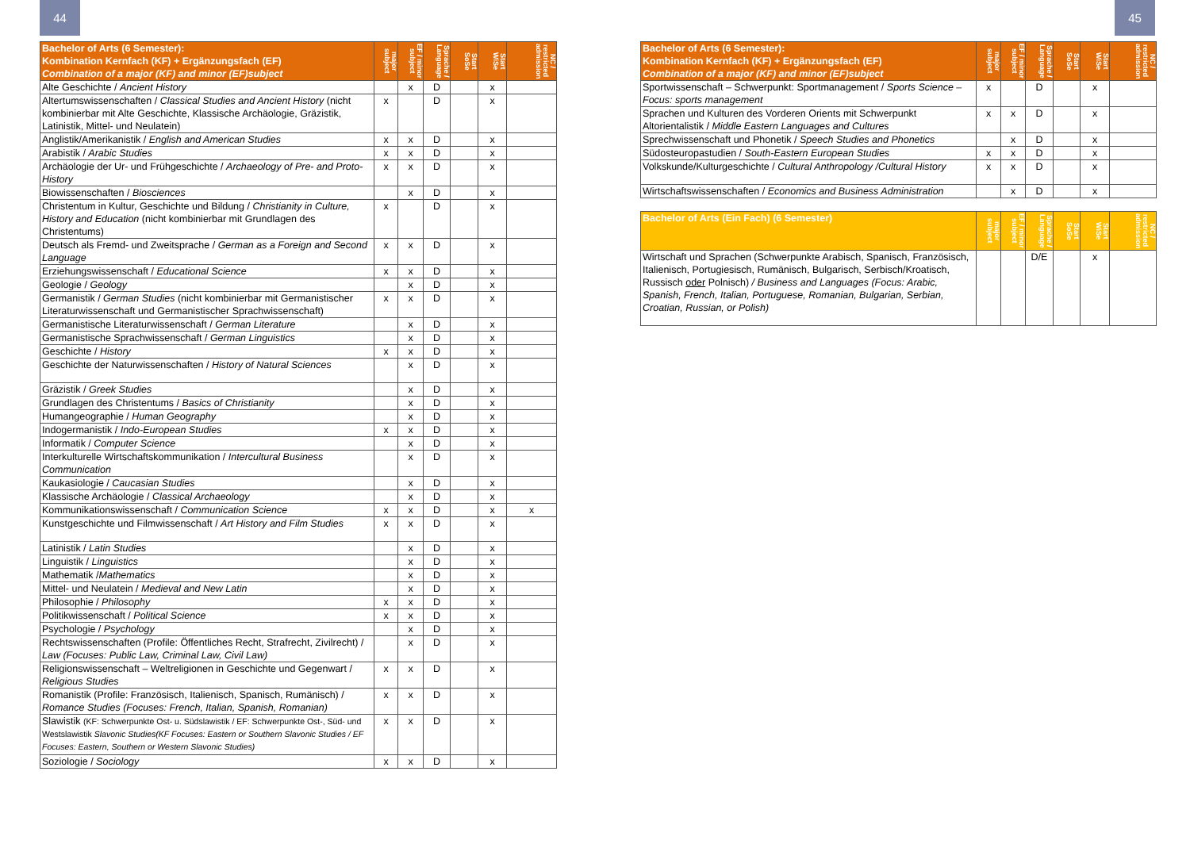44 45
| Bachelor of Arts (6 Semester): Kombination Kernfach (KF) + Ergänzungsfach (EF) Combination of a major (KF) and minor (EF)subject | major subject | EF / minor subject | Sprache / Language | Start SoSe | Start WiSe | NC / restricted admission |
| --- | --- | --- | --- | --- | --- | --- |
| Alte Geschichte / Ancient History | | x | D | | x | |
| Altertumswissenschaften / Classical Studies and Ancient History (nicht kombinierbar mit Alte Geschichte, Klassische Archäologie, Gräzistik, Latinistik, Mittel- und Neulatein) | x | | D | | x | |
| Anglistik/Amerikanistik / English and American Studies | x | x | D | | x | |
| Arabistik / Arabic Studies | x | x | D | | x | |
| Archäologie der Ur- und Frühgeschichte / Archaeology of Pre- and Proto-History | x | x | D | | x | |
| Biowissenschaften / Biosciences | | x | D | | x | |
| Christentum in Kultur, Geschichte und Bildung / Christianity in Culture, History and Education (nicht kombinierbar mit Grundlagen des Christentums) | x | | D | | x | |
| Deutsch als Fremd- und Zweitsprache / German as a Foreign and Second Language | x | x | D | | x | |
| Erziehungswissenschaft / Educational Science | x | x | D | | x | |
| Geologie / Geology | | x | D | | x | |
| Germanistik / German Studies (nicht kombinierbar mit Germanistischer Literaturwissenschaft und Germanistischer Sprachwissenschaft) | x | x | D | | x | |
| Germanistische Literaturwissenschaft / German Literature | | x | D | | x | |
| Germanistische Sprachwissenschaft / German Linguistics | | x | D | | x | |
| Geschichte / History | x | x | D | | x | |
| Geschichte der Naturwissenschaften / History of Natural Sciences | | x | D | | x | |
| Gräzistik / Greek Studies | | x | D | | x | |
| Grundlagen des Christentums / Basics of Christianity | | x | D | | x | |
| Humangeographie / Human Geography | | x | D | | x | |
| Indogermanistik / Indo-European Studies | x | x | D | | x | |
| Informatik / Computer Science | | x | D | | x | |
| Interkulturelle Wirtschaftskommunikation / Intercultural Business Communication | | x | D | | x | |
| Kaukasiologie / Caucasian Studies | | x | D | | x | |
| Klassische Archäologie / Classical Archaeology | | x | D | | x | |
| Kommunikationswissenschaft / Communication Science | x | x | D | | x | x |
| Kunstgeschichte und Filmwissenschaft / Art History and Film Studies | x | x | D | | x | |
| Latinistik / Latin Studies | | x | D | | x | |
| Linguistik / Linguistics | | x | D | | x | |
| Mathematik / Mathematics | | x | D | | x | |
| Mittel- und Neulatein / Medieval and New Latin | | x | D | | x | |
| Philosophie / Philosophy | x | x | D | | x | |
| Politikwissenschaft / Political Science | x | x | D | | x | |
| Psychologie / Psychology | | x | D | | x | |
| Rechtswissenschaften (Profile: Öffentliches Recht, Strafrecht, Zivilrecht) / Law (Focuses: Public Law, Criminal Law, Civil Law) | | x | D | | x | |
| Religionswissenschaft – Weltreligionen in Geschichte und Gegenwart / Religious Studies | x | x | D | | x | |
| Romanistik (Profile: Französisch, Italienisch, Spanisch, Rumänisch) / Romance Studies (Focuses: French, Italian, Spanish, Romanian) | x | x | D | | x | |
| Slawistik (KF: Schwerpunkte Ost- u. Südslawistik / EF: Schwerpunkte Ost-, Süd- und Westslawistik Slavonic Studies(KF Focuses: Eastern or Southern Slavonic Studies / EF Focuses: Eastern, Southern or Western Slavonic Studies) | x | x | D | | x | |
| Soziologie / Sociology | x | x | D | | x | |
| Bachelor of Arts (6 Semester): Kombination Kernfach (KF) + Ergänzungsfach (EF) Combination of a major (KF) and minor (EF)subject | major subject | EF / minor subject | Sprache / Language | Start SoSe | Start WiSe | NC / restricted admission |
| --- | --- | --- | --- | --- | --- | --- |
| Sportwissenschaft – Schwerpunkt: Sportmanagement / Sports Science – Focus: sports management | x | | D | | x | |
| Sprachen und Kulturen des Vorderen Orients mit Schwerpunkt Altorientalistik / Middle Eastern Languages and Cultures | x | x | D | | x | |
| Sprechwissenschaft und Phonetik / Speech Studies and Phonetics | | x | D | | x | |
| Südosteuropastudien / South-Eastern European Studies | x | x | D | | x | |
| Volkskunde/Kulturgeschichte / Cultural Anthropology /Cultural History | x | x | D | | x | |
| Wirtschaftswissenschaften / Economics and Business Administration | | x | D | | x | |
| Bachelor of Arts (Ein Fach) (6 Semester) | major subject | EF / minor subject | Sprache / Language | Start SoSe | Start WiSe | NC / restricted admission |
| --- | --- | --- | --- | --- | --- | --- |
| Wirtschaft und Sprachen (Schwerpunkte Arabisch, Spanisch, Französisch, Italienisch, Portugiesisch, Rumänisch, Bulgarisch, Serbisch/Kroatisch, Russisch oder Polnisch) / Business and Languages (Focus: Arabic, Spanish, French, Italian, Portuguese, Romanian, Bulgarian, Serbian, Croatian, Russian, or Polish) | | | D/E | | x | |